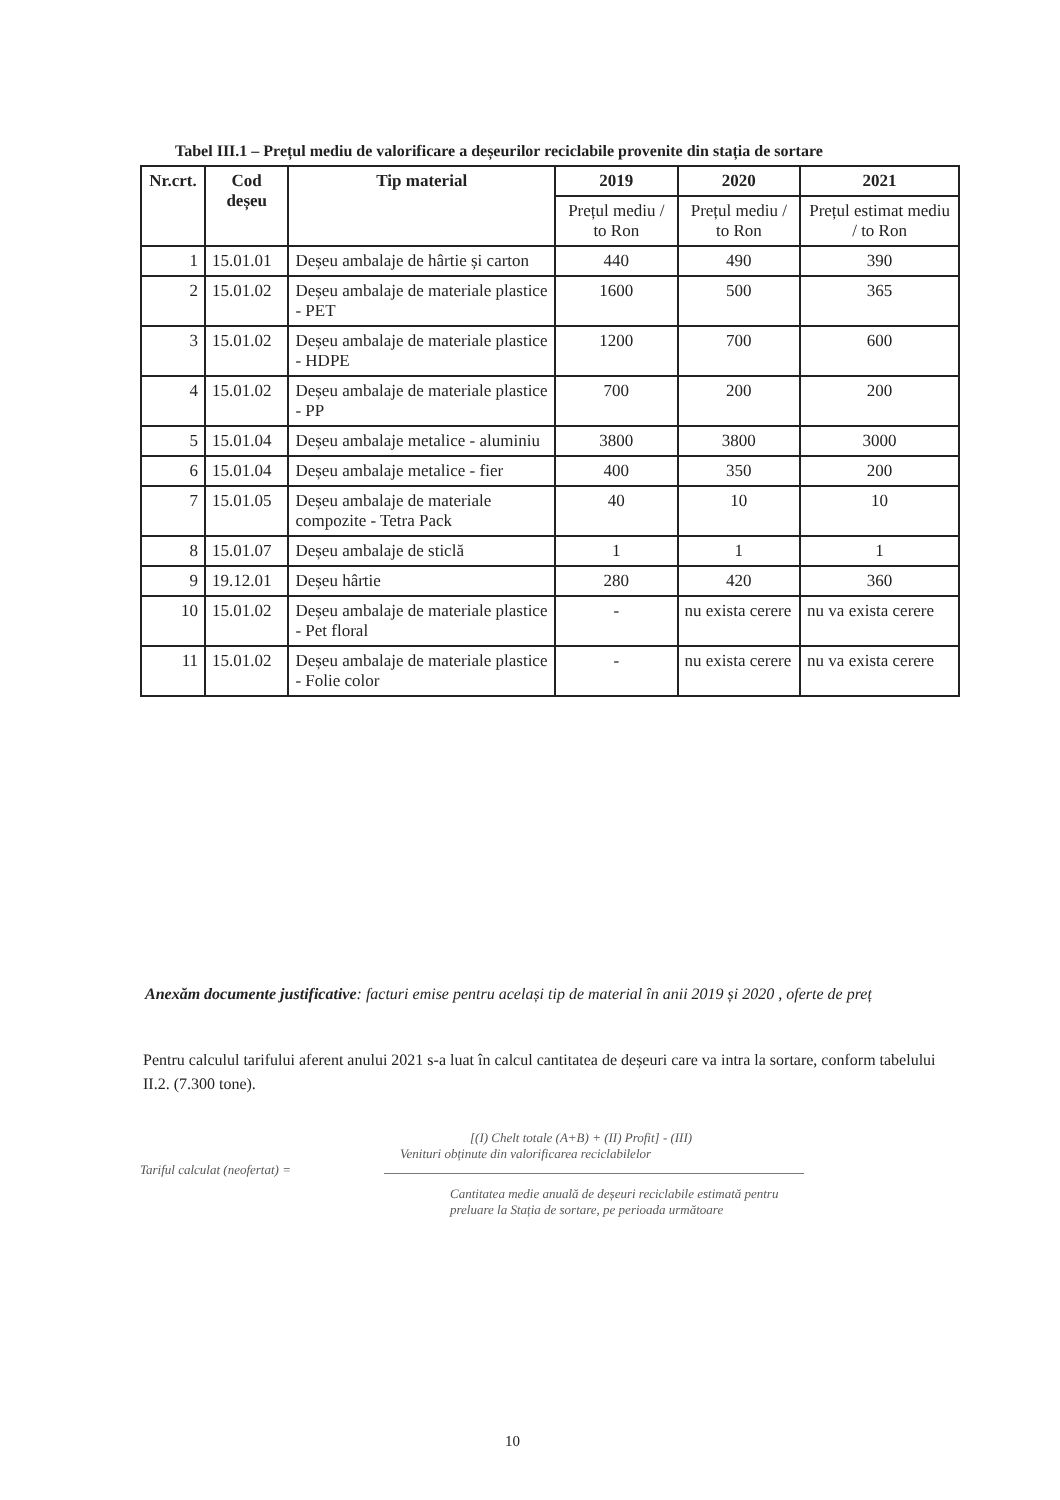Tabel III.1 – Prețul mediu de valorificare a deșeurilor reciclabile provenite din stația de sortare
| Nr.crt. | Cod deșeu | Tip material | 2019 | 2020 | 2021 |
| --- | --- | --- | --- | --- | --- |
| | | | Prețul mediu / to Ron | Prețul mediu / to Ron | Prețul estimat mediu / to Ron |
| 1 | 15.01.01 | Deșeu ambalaje de hârtie și carton | 440 | 490 | 390 |
| 2 | 15.01.02 | Deșeu ambalaje de materiale plastice - PET | 1600 | 500 | 365 |
| 3 | 15.01.02 | Deșeu ambalaje de materiale plastice - HDPE | 1200 | 700 | 600 |
| 4 | 15.01.02 | Deșeu ambalaje de materiale plastice - PP | 700 | 200 | 200 |
| 5 | 15.01.04 | Deșeu ambalaje metalice - aluminiu | 3800 | 3800 | 3000 |
| 6 | 15.01.04 | Deșeu ambalaje metalice - fier | 400 | 350 | 200 |
| 7 | 15.01.05 | Deșeu ambalaje de materiale compozite - Tetra Pack | 40 | 10 | 10 |
| 8 | 15.01.07 | Deșeu ambalaje de sticlă | 1 | 1 | 1 |
| 9 | 19.12.01 | Deșeu hârtie | 280 | 420 | 360 |
| 10 | 15.01.02 | Deșeu ambalaje de materiale plastice - Pet floral | - | nu exista cerere | nu va exista cerere |
| 11 | 15.01.02 | Deșeu ambalaje de materiale plastice - Folie color | - | nu exista cerere | nu va exista cerere |
Anexăm documente justificative: facturi emise pentru același tip de material în anii 2019 și 2020 , oferte de preț
Pentru calculul tarifului aferent anului 2021 s-a luat în calcul cantitatea de deșeuri care va intra la sortare, conform tabelului II.2. (7.300 tone).
[(I) Chelt totale (A+B) + (II) Profit] - (III)
Venituri obținute din valorificarea reciclabilelor
Tariful calculat (neofertat) =
Cantitatea medie anuală de deșeuri reciclabile estimată pentru
preluare la Stația de sortare, pe perioada următoare
10